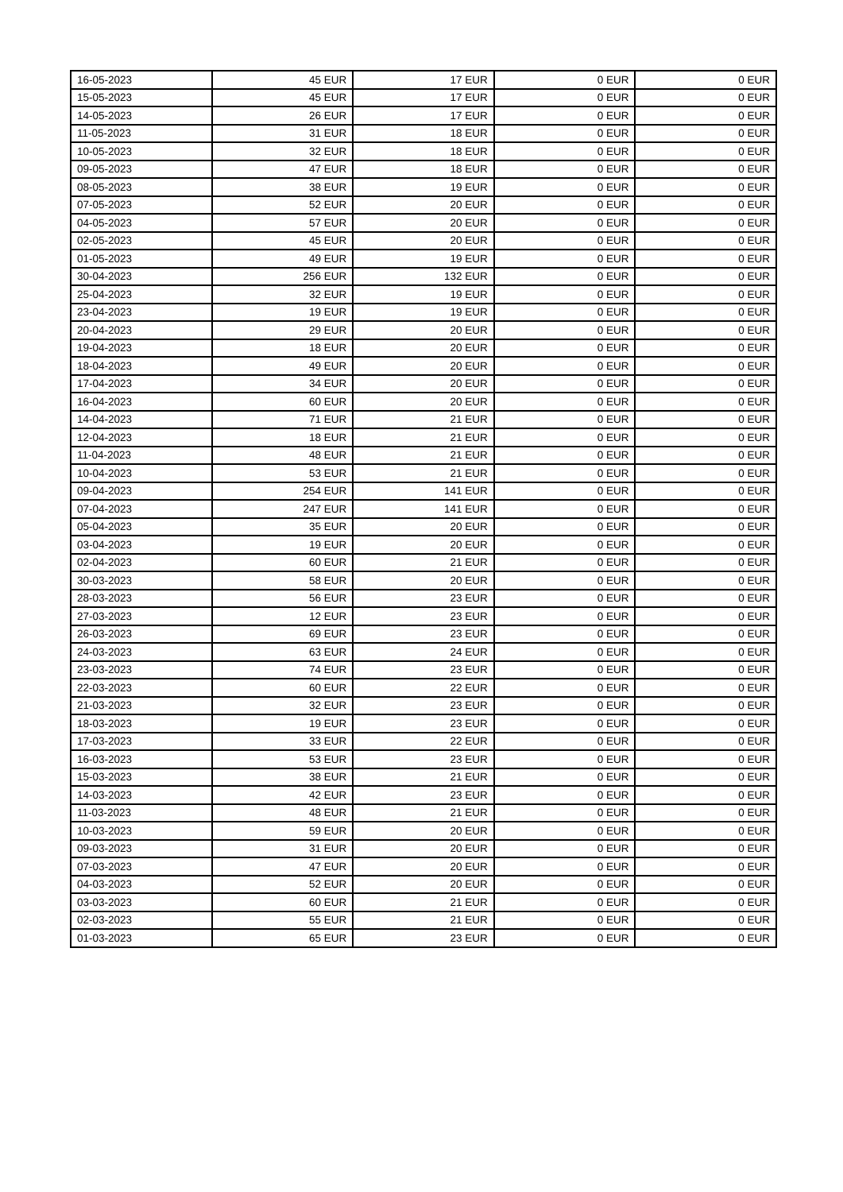| 16-05-2023 | 45 EUR | 17 EUR | 0 EUR | 0 EUR |
| 15-05-2023 | 45 EUR | 17 EUR | 0 EUR | 0 EUR |
| 14-05-2023 | 26 EUR | 17 EUR | 0 EUR | 0 EUR |
| 11-05-2023 | 31 EUR | 18 EUR | 0 EUR | 0 EUR |
| 10-05-2023 | 32 EUR | 18 EUR | 0 EUR | 0 EUR |
| 09-05-2023 | 47 EUR | 18 EUR | 0 EUR | 0 EUR |
| 08-05-2023 | 38 EUR | 19 EUR | 0 EUR | 0 EUR |
| 07-05-2023 | 52 EUR | 20 EUR | 0 EUR | 0 EUR |
| 04-05-2023 | 57 EUR | 20 EUR | 0 EUR | 0 EUR |
| 02-05-2023 | 45 EUR | 20 EUR | 0 EUR | 0 EUR |
| 01-05-2023 | 49 EUR | 19 EUR | 0 EUR | 0 EUR |
| 30-04-2023 | 256 EUR | 132 EUR | 0 EUR | 0 EUR |
| 25-04-2023 | 32 EUR | 19 EUR | 0 EUR | 0 EUR |
| 23-04-2023 | 19 EUR | 19 EUR | 0 EUR | 0 EUR |
| 20-04-2023 | 29 EUR | 20 EUR | 0 EUR | 0 EUR |
| 19-04-2023 | 18 EUR | 20 EUR | 0 EUR | 0 EUR |
| 18-04-2023 | 49 EUR | 20 EUR | 0 EUR | 0 EUR |
| 17-04-2023 | 34 EUR | 20 EUR | 0 EUR | 0 EUR |
| 16-04-2023 | 60 EUR | 20 EUR | 0 EUR | 0 EUR |
| 14-04-2023 | 71 EUR | 21 EUR | 0 EUR | 0 EUR |
| 12-04-2023 | 18 EUR | 21 EUR | 0 EUR | 0 EUR |
| 11-04-2023 | 48 EUR | 21 EUR | 0 EUR | 0 EUR |
| 10-04-2023 | 53 EUR | 21 EUR | 0 EUR | 0 EUR |
| 09-04-2023 | 254 EUR | 141 EUR | 0 EUR | 0 EUR |
| 07-04-2023 | 247 EUR | 141 EUR | 0 EUR | 0 EUR |
| 05-04-2023 | 35 EUR | 20 EUR | 0 EUR | 0 EUR |
| 03-04-2023 | 19 EUR | 20 EUR | 0 EUR | 0 EUR |
| 02-04-2023 | 60 EUR | 21 EUR | 0 EUR | 0 EUR |
| 30-03-2023 | 58 EUR | 20 EUR | 0 EUR | 0 EUR |
| 28-03-2023 | 56 EUR | 23 EUR | 0 EUR | 0 EUR |
| 27-03-2023 | 12 EUR | 23 EUR | 0 EUR | 0 EUR |
| 26-03-2023 | 69 EUR | 23 EUR | 0 EUR | 0 EUR |
| 24-03-2023 | 63 EUR | 24 EUR | 0 EUR | 0 EUR |
| 23-03-2023 | 74 EUR | 23 EUR | 0 EUR | 0 EUR |
| 22-03-2023 | 60 EUR | 22 EUR | 0 EUR | 0 EUR |
| 21-03-2023 | 32 EUR | 23 EUR | 0 EUR | 0 EUR |
| 18-03-2023 | 19 EUR | 23 EUR | 0 EUR | 0 EUR |
| 17-03-2023 | 33 EUR | 22 EUR | 0 EUR | 0 EUR |
| 16-03-2023 | 53 EUR | 23 EUR | 0 EUR | 0 EUR |
| 15-03-2023 | 38 EUR | 21 EUR | 0 EUR | 0 EUR |
| 14-03-2023 | 42 EUR | 23 EUR | 0 EUR | 0 EUR |
| 11-03-2023 | 48 EUR | 21 EUR | 0 EUR | 0 EUR |
| 10-03-2023 | 59 EUR | 20 EUR | 0 EUR | 0 EUR |
| 09-03-2023 | 31 EUR | 20 EUR | 0 EUR | 0 EUR |
| 07-03-2023 | 47 EUR | 20 EUR | 0 EUR | 0 EUR |
| 04-03-2023 | 52 EUR | 20 EUR | 0 EUR | 0 EUR |
| 03-03-2023 | 60 EUR | 21 EUR | 0 EUR | 0 EUR |
| 02-03-2023 | 55 EUR | 21 EUR | 0 EUR | 0 EUR |
| 01-03-2023 | 65 EUR | 23 EUR | 0 EUR | 0 EUR |